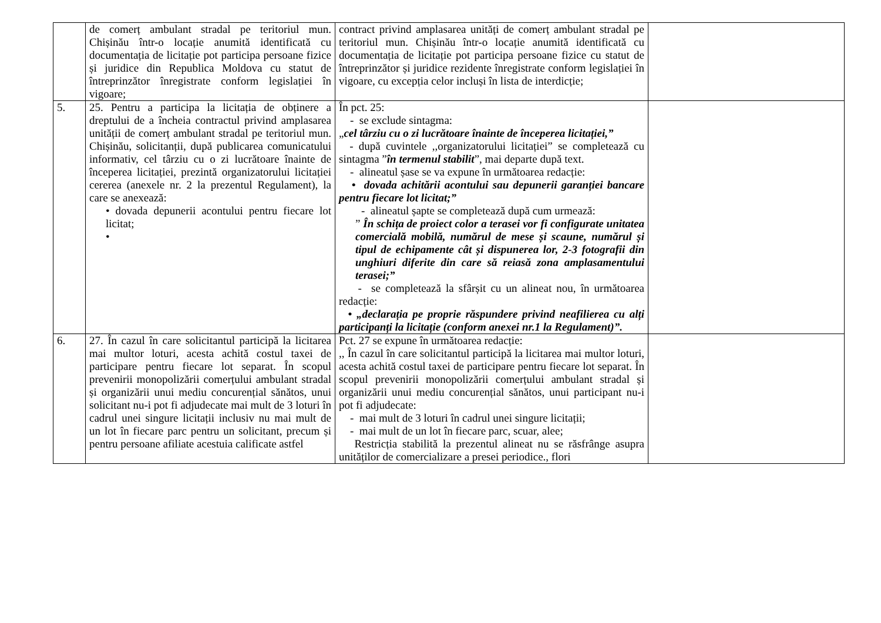| | de comerț ambulant stradal pe teritoriul mun. Chișinău într-o locație anumită identificată cu documentația de licitație pot participa persoane fizice și juridice din Republica Moldova cu statut de întreprinzător înregistrate conform legislației în vigoare; | contract privind amplasarea unități de comerț ambulant stradal pe teritoriul mun. Chișinău într-o locație anumită identificată cu documentația de licitație pot participa persoane fizice cu statut de întreprinzător și juridice rezidente înregistrate conform legislației în vigoare, cu excepția celor incluși în lista de interdicție; | |
| 5. | 25. Pentru a participa la licitația de obținere a dreptului de a încheia contractul privind amplasarea unității de comerț ambulant stradal pe teritoriul mun. Chișinău, solicitanții, după publicarea comunicatului informativ, cel târziu cu o zi lucrătoare înainte de începerea licitației, prezintă organizatorului licitației cererea (anexele nr. 2 la prezentul Regulament), la care se anexează: • dovada depunerii acontului pentru fiecare lot licitat; • | În pct. 25: - se exclude sintagma: „ cel târziu cu o zi lucrătoare înainte de începerea licitației,” - după cuvintele ,,organizatorului licitației” se completează cu sintagma ” în termenul stabilit ”, mai departe după text. - alineatul șase se va expune în următoarea redacție: • dovada achitării acontului sau depunerii garanției bancare pentru fiecare lot licitat;” - alineatul șapte se completează după cum urmează: ” În schița de proiect color a terasei vor fi configurate unitatea comercială mobilă, numărul de mese și scaune, numărul și tipul de echipamente cât și dispunerea lor, 2-3 fotografii din unghiuri diferite din care să reiasă zona amplasamentului terasei;” - se completează la sfârșit cu un alineat nou, în următoarea redacție: • „declarația pe proprie răspundere privind neafilierea cu alți participanți la licitație (conform anexei nr.1 la Regulament)”. | |
| 6. | 27. În cazul în care solicitantul participă la licitarea mai multor loturi, acesta achită costul taxei de participare pentru fiecare lot separat. În scopul prevenirii monopolizării comerțului ambulant stradal și organizării unui mediu concurențial sănătos, unui solicitant nu-i pot fi adjudecate mai mult de 3 loturi în cadrul unei singure licitații inclusiv nu mai mult de un lot în fiecare parc pentru un solicitant, precum și pentru persoane afiliate acestuia calificate astfel | Pct. 27 se expune în următoarea redacție: ,, În cazul în care solicitantul participă la licitarea mai multor loturi, acesta achită costul taxei de participare pentru fiecare lot separat. În scopul prevenirii monopolizării comerțului ambulant stradal și organizării unui mediu concurențial sănătos, unui participant nu-i pot fi adjudecate: - mai mult de 3 loturi în cadrul unei singure licitații; - mai mult de un lot în fiecare parc, scuar, alee; Restricția stabilită la prezentul alineat nu se răsfrânge asupra unităților de comercializare a presei periodice., flori | |